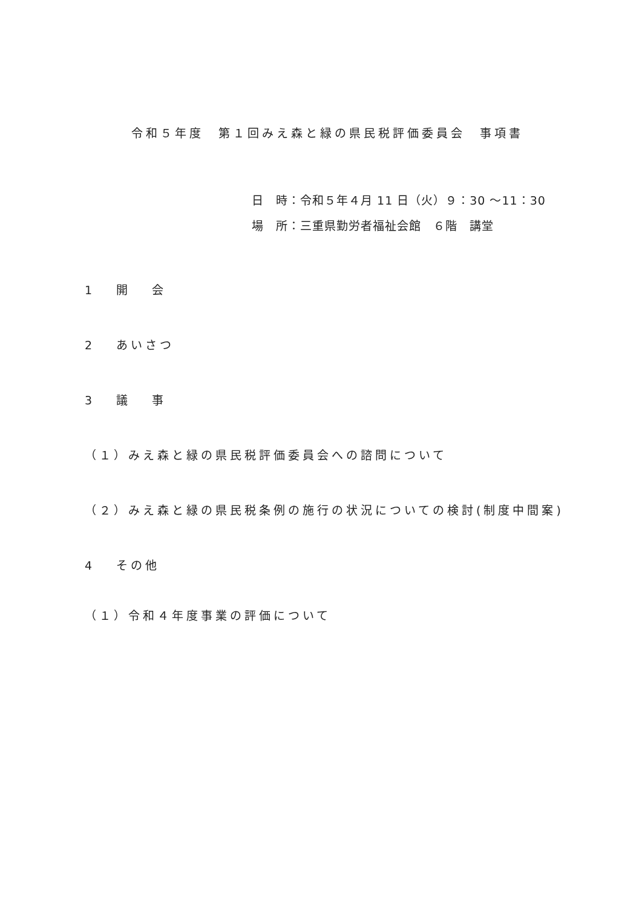令和５年度　第１回みえ森と緑の県民税評価委員会　事項書
日　時：令和５年４月 11 日（火）９：30 ～11：30
場　所：三重県勤労者福祉会館　６階　講堂
1　 開　 会
2　 あいさつ
3　 議　 事
（１）みえ森と緑の県民税評価委員会への諮問について
（２）みえ森と緑の県民税条例の施行の状況についての検討(制度中間案)
4　 その他
（１）令和４年度事業の評価について